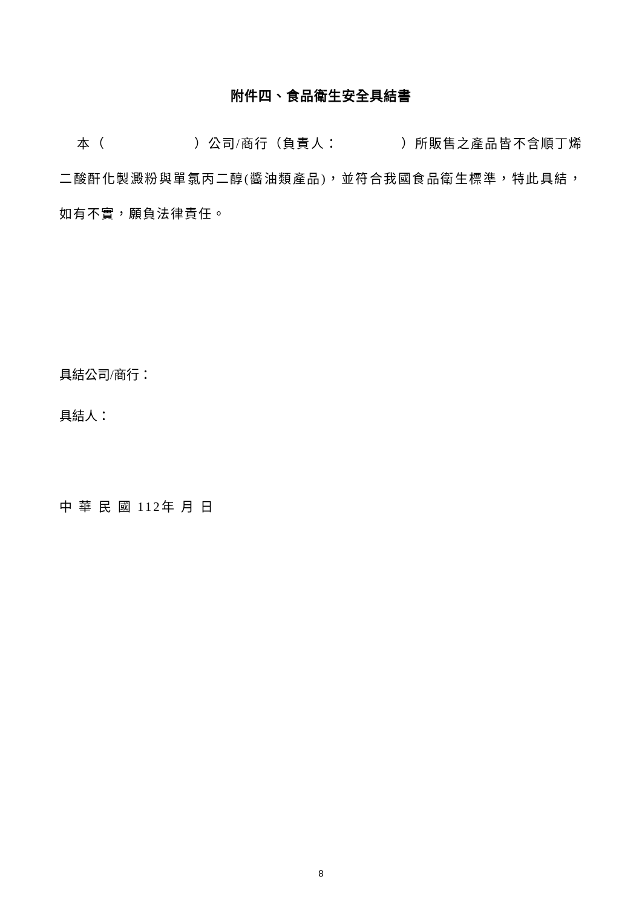附件四、食品衛生安全具結書
本（ ）公司/商行（負責人： ）所販售之產品皆不含順丁烯二酸酐化製澱粉與單氯丙二醇(醬油類產品)，並符合我國食品衛生標準，特此具結，如有不實，願負法律責任。
具結公司/商行：
具結人：
中 華 民 國 112年 月 日
8